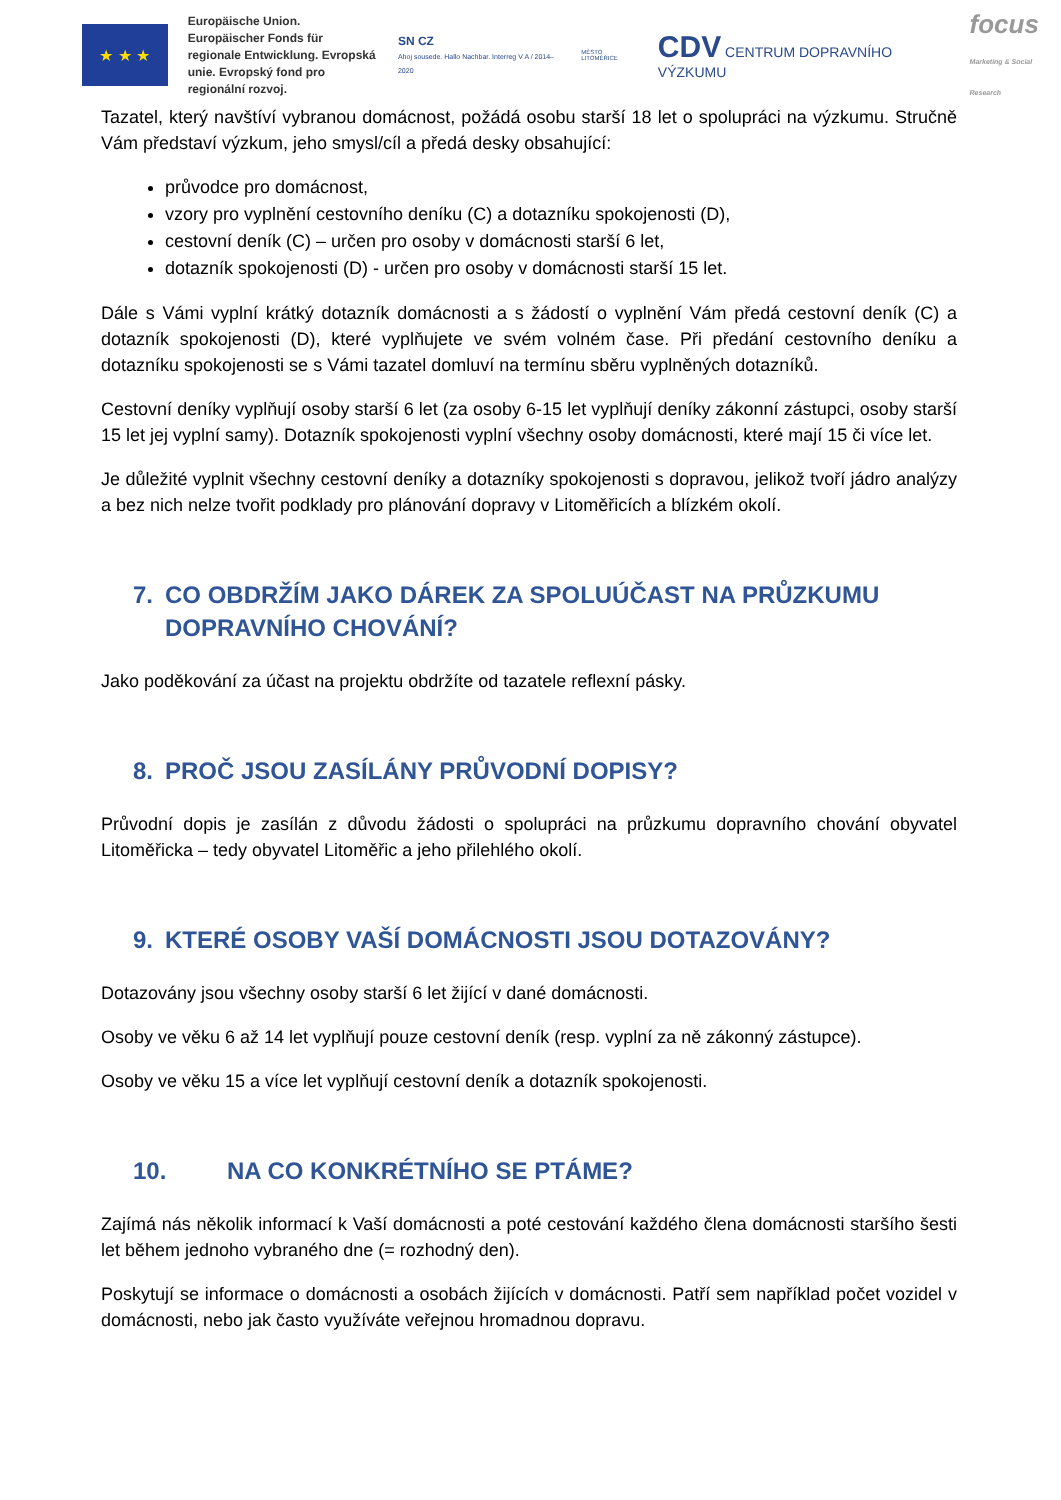★ ★ ★
Europäische Union. Europäischer Fonds für regionale Entwicklung. Evropská unie. Evropský fond pro regionální rozvoj.
SN CZ
Ahoj sousede. Hallo Nachbar. Interreg V A / 2014–2020
MĚSTO LITOMĚŘICE
CDV CENTRUM DOPRAVNÍHO VÝZKUMU
focus
Marketing & Social Research
Tazatel, který navštíví vybranou domácnost, požádá osobu starší 18 let o spolupráci na výzkumu. Stručně Vám představí výzkum, jeho smysl/cíl a předá desky obsahující:
průvodce pro domácnost,
vzory pro vyplnění cestovního deníku (C) a dotazníku spokojenosti (D),
cestovní deník (C) – určen pro osoby v domácnosti starší 6 let,
dotazník spokojenosti (D) - určen pro osoby v domácnosti starší 15 let.
Dále s Vámi vyplní krátký dotazník domácnosti a s žádostí o vyplnění Vám předá cestovní deník (C) a dotazník spokojenosti (D), které vyplňujete ve svém volném čase. Při předání cestovního deníku a dotazníku spokojenosti se s Vámi tazatel domluví na termínu sběru vyplněných dotazníků.
Cestovní deníky vyplňují osoby starší 6 let (za osoby 6-15 let vyplňují deníky zákonní zástupci, osoby starší 15 let jej vyplní samy). Dotazník spokojenosti vyplní všechny osoby domácnosti, které mají 15 či více let.
Je důležité vyplnit všechny cestovní deníky a dotazníky spokojenosti s dopravou, jelikož tvoří jádro analýzy a bez nich nelze tvořit podklady pro plánování dopravy v Litoměřicích a blízkém okolí.
7. CO OBDRŽÍM JAKO DÁREK ZA SPOLUÚČAST NA PRŮZKUMU DOPRAVNÍHO CHOVÁNÍ?
Jako poděkování za účast na projektu obdržíte od tazatele reflexní pásky.
8. PROČ JSOU ZASÍLÁNY PRŮVODNÍ DOPISY?
Průvodní dopis je zasílán z důvodu žádosti o spolupráci na průzkumu dopravního chování obyvatel Litoměřicka – tedy obyvatel Litoměřic a jeho přilehlého okolí.
9. KTERÉ OSOBY VAŠÍ DOMÁCNOSTI JSOU DOTAZOVÁNY?
Dotazovány jsou všechny osoby starší 6 let žijící v dané domácnosti.
Osoby ve věku 6 až 14 let vyplňují pouze cestovní deník (resp. vyplní za ně zákonný zástupce).
Osoby ve věku 15 a více let vyplňují cestovní deník a dotazník spokojenosti.
10. NA CO KONKRÉTNÍHO SE PTÁME?
Zajímá nás několik informací k Vaší domácnosti a poté cestování každého člena domácnosti staršího šesti let během jednoho vybraného dne (= rozhodný den).
Poskytují se informace o domácnosti a osobách žijících v domácnosti. Patří sem například počet vozidel v domácnosti, nebo jak často využíváte veřejnou hromadnou dopravu.